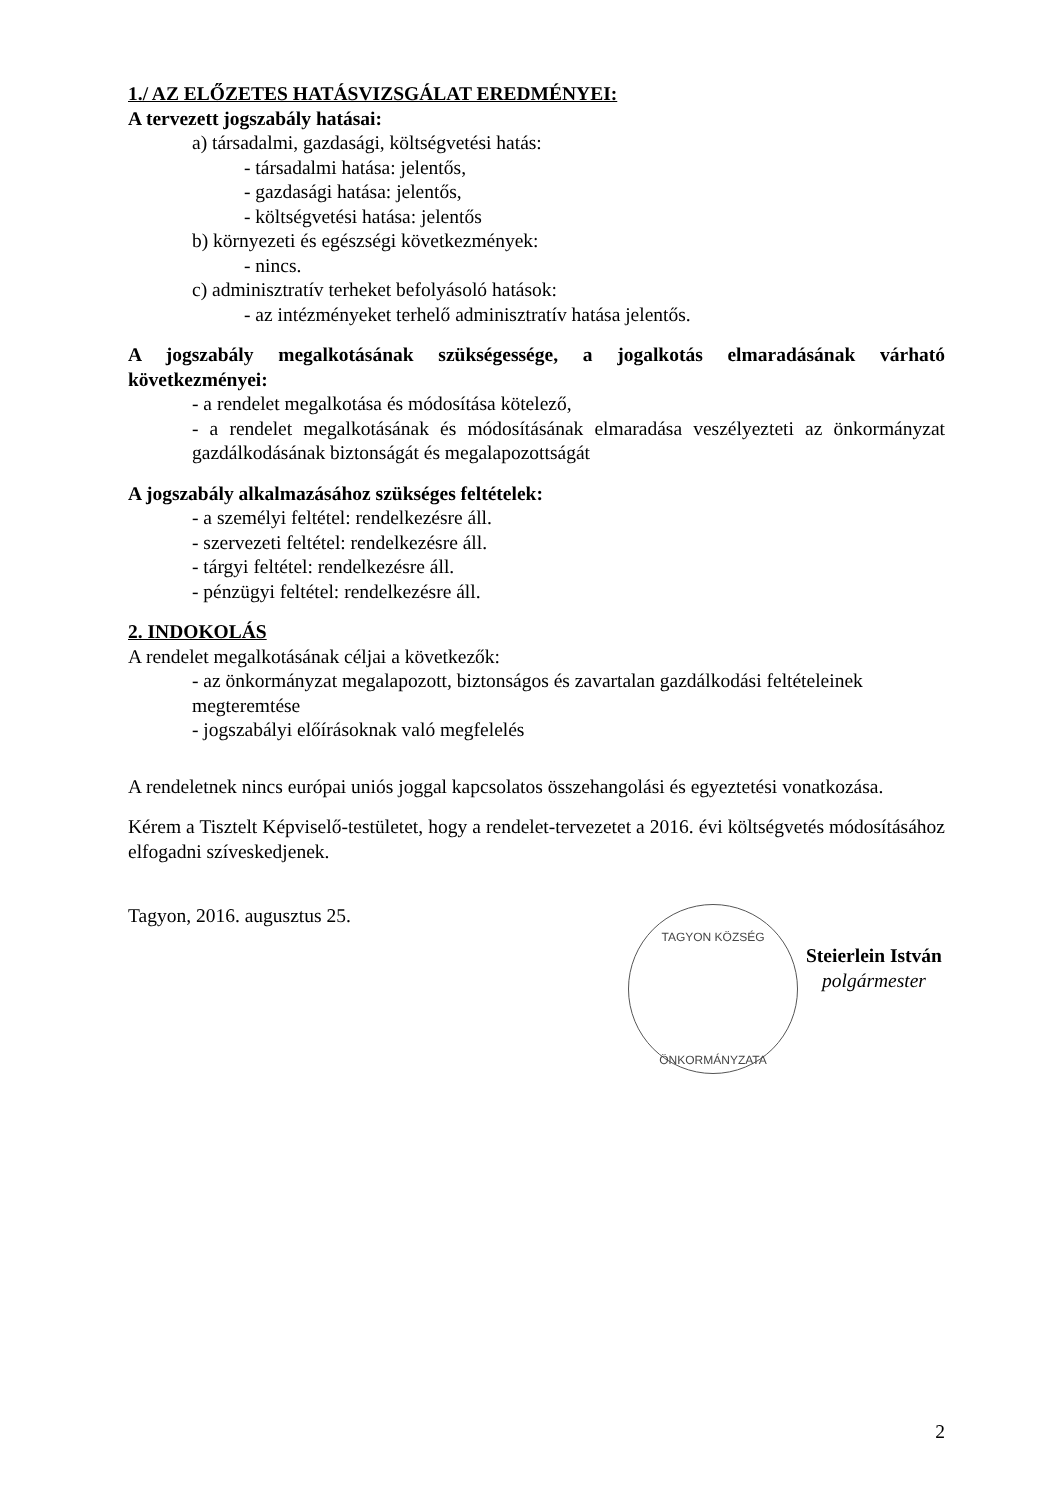1./ AZ ELŐZETES HATÁSVIZSGÁLAT EREDMÉNYEI:
A tervezett jogszabály hatásai:
a) társadalmi, gazdasági, költségvetési hatás:
- társadalmi hatása: jelentős,
- gazdasági hatása: jelentős,
- költségvetési hatása: jelentős
b) környezeti és egészségi következmények:
- nincs.
c) adminisztratív terheket befolyásoló hatások:
- az intézményeket terhelő adminisztratív hatása jelentős.
A jogszabály megalkotásának szükségessége, a jogalkotás elmaradásának várható következményei:
- a rendelet megalkotása és módosítása kötelező,
- a rendelet megalkotásának és módosításának elmaradása veszélyezteti az önkormányzat gazdálkodásának biztonságát és megalapozottságát
A jogszabály alkalmazásához szükséges feltételek:
- a személyi feltétel: rendelkezésre áll.
- szervezeti feltétel: rendelkezésre áll.
- tárgyi feltétel: rendelkezésre áll.
- pénzügyi feltétel: rendelkezésre áll.
2. INDOKOLÁS
A rendelet megalkotásának céljai a következők:
- az önkormányzat megalapozott, biztonságos és zavartalan gazdálkodási feltételeinek megteremtése
- jogszabályi előírásoknak való megfelelés
A rendeletnek nincs európai uniós joggal kapcsolatos összehangolási és egyeztetési vonatkozása.
Kérem a Tisztelt Képviselő-testületet, hogy a rendelet-tervezetet a 2016. évi költségvetés módosításához elfogadni szíveskedjenek.
Tagyon, 2016. augusztus 25.
TAGYON KÖZSÉG
ÖNKORMÁNYZATA
Steierlein István
polgármester
2